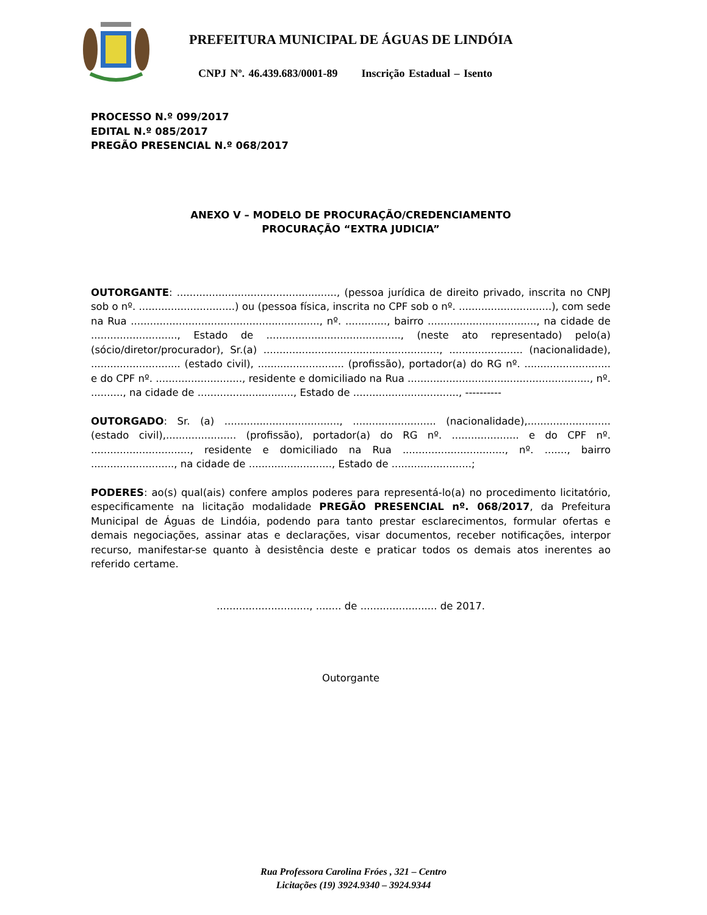PREFEITURA MUNICIPAL DE ÁGUAS DE LINDÓIA
CNPJ Nº. 46.439.683/0001-89 Inscrição Estadual – Isento
PROCESSO N.º 099/2017
EDITAL N.º 085/2017
PREGÃO PRESENCIAL N.º 068/2017
ANEXO V – MODELO DE PROCURAÇÃO/CREDENCIAMENTO
PROCURAÇÃO “EXTRA JUDICIA”
OUTORGANTE: .................................................., (pessoa jurídica de direito privado, inscrita no CNPJ sob o nº. ..............................) ou (pessoa física, inscrita no CPF sob o nº. .............................), com sede na Rua ..........................................................., nº. ............., bairro .................................., na cidade de ..........................., Estado de .........................................., (neste ato representado) pelo(a) (sócio/diretor/procurador), Sr.(a) ......................................................., ....................... (nacionalidade), ............................ (estado civil), ........................... (profissão), portador(a) do RG nº. ........................... e do CPF nº. ..........................., residente e domiciliado na Rua ........................................................., nº. .........., na cidade de .............................., Estado de ................................., ----------
OUTORGADO: Sr. (a) ...................................., .......................... (nacionalidade),.......................... (estado civil),...................... (profissão), portador(a) do RG nº. ..................... e do CPF nº. ..............................., residente e domiciliado na Rua ................................, nº. ......., bairro .........................., na cidade de .........................., Estado de .........................;
PODERES: ao(s) qual(ais) confere amplos poderes para representá-lo(a) no procedimento licitatório, especificamente na licitação modalidade PREGÃO PRESENCIAL nº. 068/2017, da Prefeitura Municipal de Águas de Lindóia, podendo para tanto prestar esclarecimentos, formular ofertas e demais negociações, assinar atas e declarações, visar documentos, receber notificações, interpor recurso, manifestar-se quanto à desistência deste e praticar todos os demais atos inerentes ao referido certame.
............................., ........ de ........................ de 2017.
Outorgante
Rua Professora Carolina Fróes , 321 – Centro
Licitações (19) 3924.9340 – 3924.9344